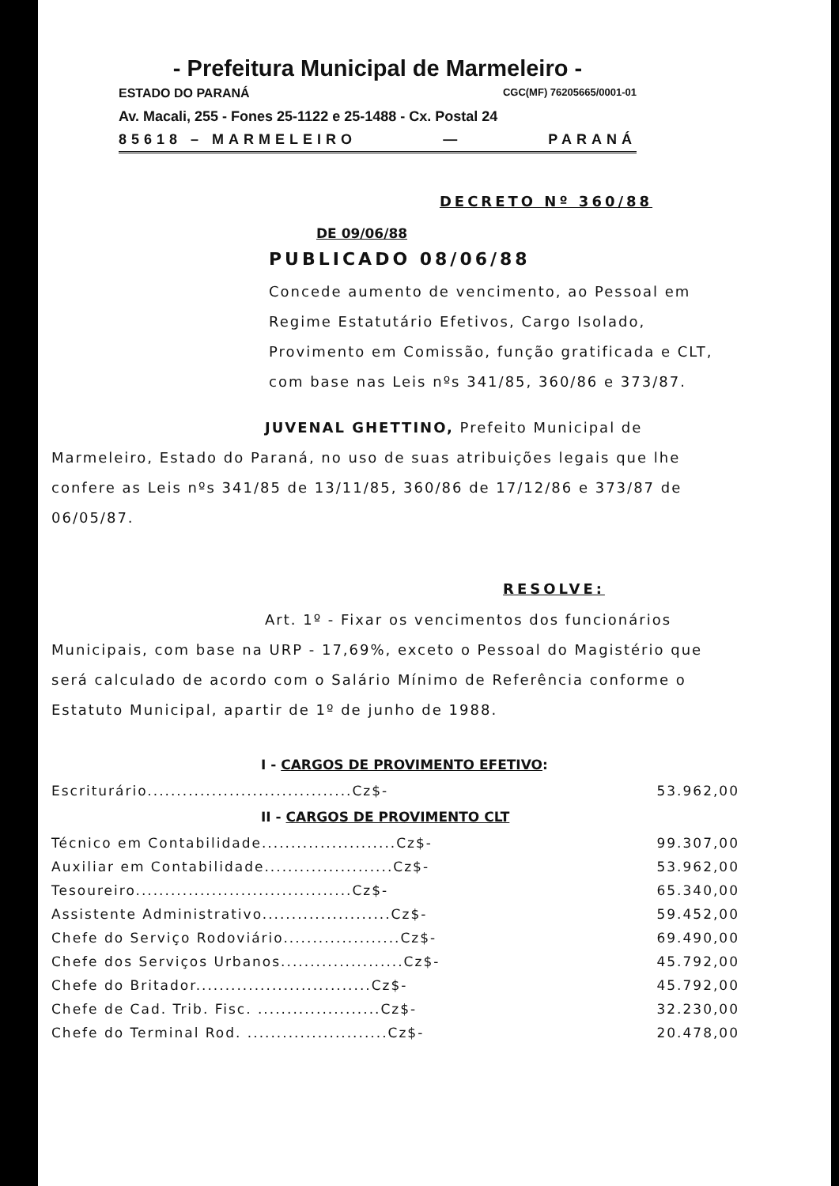- Prefeitura Municipal de Marmeleiro -
ESTADO DO PARANÁ CGC(MF) 76205665/0001-01
Av. Macali, 255 - Fones 25-1122 e 25-1488 - Cx. Postal 24
85618 – MARMELEIRO — PARANÁ
DECRETO Nº 360/88
DE 09/06/88
PUBLICADO 08/06/88
Concede aumento de vencimento, ao Pessoal em Regime Estatutário Efetivos, Cargo Isolado, Provimento em Comissão, função gratificada e CLT, com base nas Leis nºs 341/85, 360/86 e 373/87.
JUVENAL GHETTINO, Prefeito Municipal de Marmeleiro, Estado do Paraná, no uso de suas atribuições legais que lhe confere as Leis nºs 341/85 de 13/11/85, 360/86 de 17/12/86 e 373/87 de 06/05/87.
RESOLVE:
Art. 1º - Fixar os vencimentos dos funcionários Municipais, com base na URP - 17,69%, exceto o Pessoal do Magistério que será calculado de acordo com o Salário Mínimo de Referência conforme o Estatuto Municipal, apartir de 1º de junho de 1988.
I - CARGOS DE PROVIMENTO EFETIVO:
| Escriturário...................................Cz$- | 53.962,00 |
II - CARGOS DE PROVIMENTO CLT
| Técnico em Contabilidade.......................Cz$- | 99.307,00 |
| Auxiliar em Contabilidade......................Cz$- | 53.962,00 |
| Tesoureiro.....................................Cz$- | 65.340,00 |
| Assistente Administrativo......................Cz$- | 59.452,00 |
| Chefe do Serviço Rodoviário....................Cz$- | 69.490,00 |
| Chefe dos Serviços Urbanos.....................Cz$- | 45.792,00 |
| Chefe do Britador..............................Cz$- | 45.792,00 |
| Chefe de Cad. Trib. Fisc. .....................Cz$- | 32.230,00 |
| Chefe do Terminal Rod. ........................Cz$- | 20.478,00 |